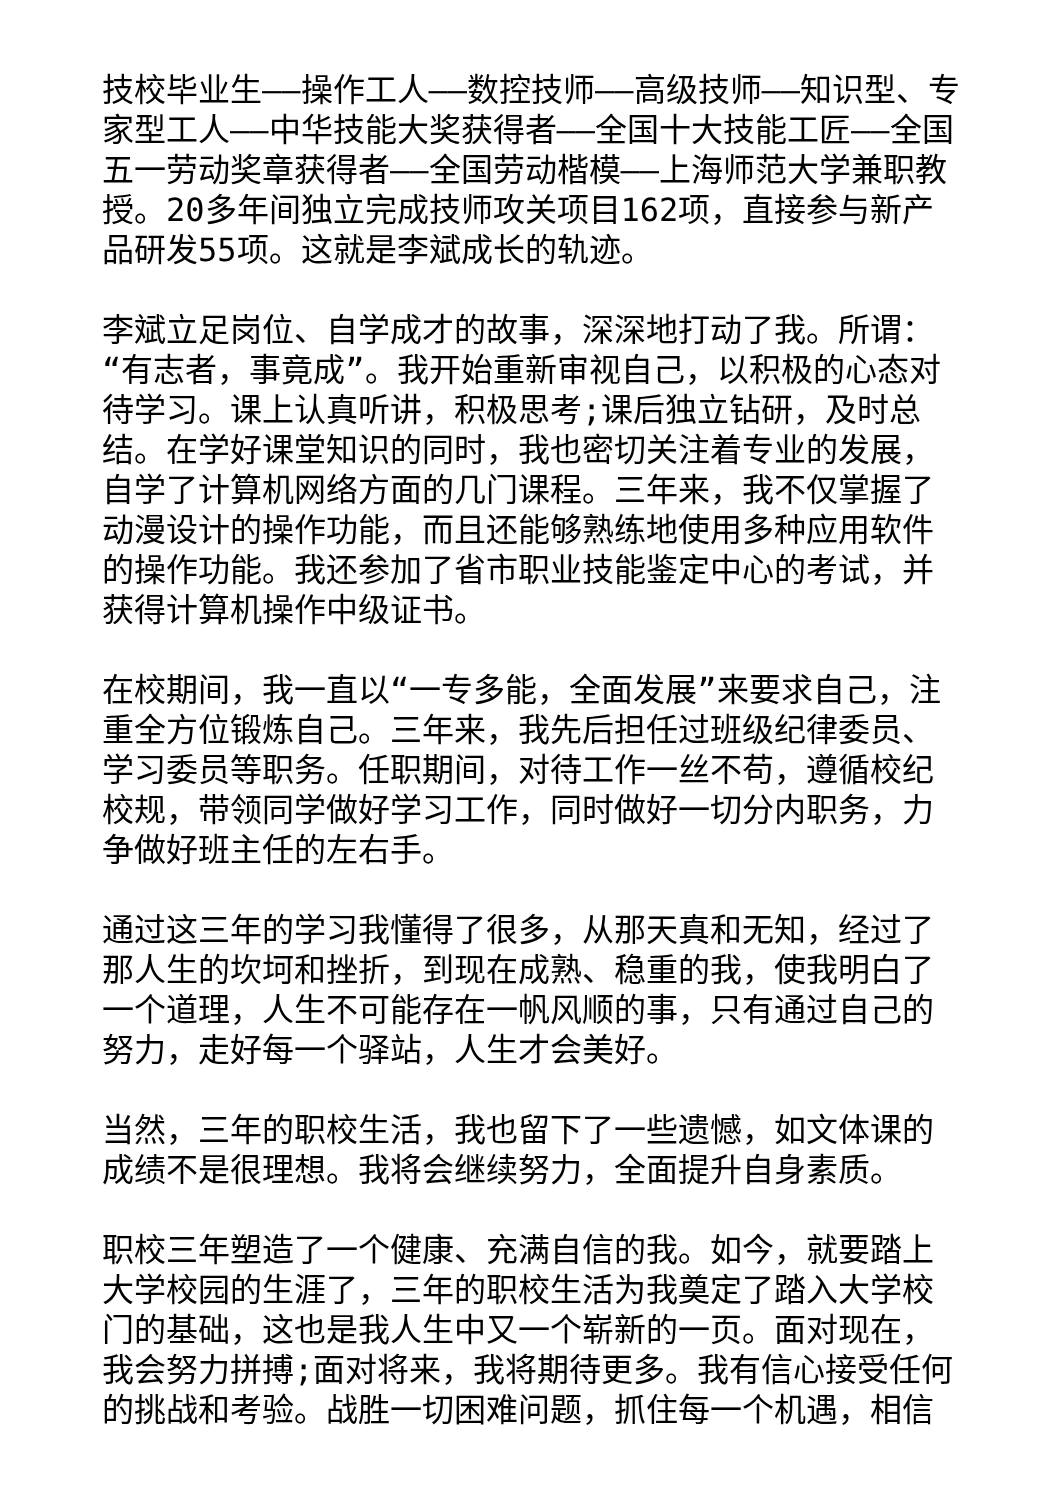技校毕业生——操作工人——数控技师——高级技师——知识型、专家型工人——中华技能大奖获得者——全国十大技能工匠——全国五一劳动奖章获得者——全国劳动楷模——上海师范大学兼职教授。20多年间独立完成技师攻关项目162项，直接参与新产品研发55项。这就是李斌成长的轨迹。
李斌立足岗位、自学成才的故事，深深地打动了我。所谓：“有志者，事竟成”。我开始重新审视自己，以积极的心态对待学习。课上认真听讲，积极思考;课后独立钻研，及时总结。在学好课堂知识的同时，我也密切关注着专业的发展，自学了计算机网络方面的几门课程。三年来，我不仅掌握了动漫设计的操作功能，而且还能够熟练地使用多种应用软件的操作功能。我还参加了省市职业技能鉴定中心的考试，并获得计算机操作中级证书。
在校期间，我一直以“一专多能，全面发展”来要求自己，注重全方位锻炼自己。三年来，我先后担任过班级纪律委员、学习委员等职务。任职期间，对待工作一丝不苟，遵循校纪校规，带领同学做好学习工作，同时做好一切分内职务，力争做好班主任的左右手。
通过这三年的学习我懂得了很多，从那天真和无知，经过了那人生的坎坷和挫折，到现在成熟、稳重的我，使我明白了一个道理，人生不可能存在一帆风顺的事，只有通过自己的努力，走好每一个驿站，人生才会美好。
当然，三年的职校生活，我也留下了一些遗憾，如文体课的成绩不是很理想。我将会继续努力，全面提升自身素质。
职校三年塑造了一个健康、充满自信的我。如今，就要踏上大学校园的生涯了，三年的职校生活为我奠定了踏入大学校门的基础，这也是我人生中又一个崭新的一页。面对现在，我会努力拼搏;面对将来，我将期待更多。我有信心接受任何的挑战和考验。战胜一切困难问题，抓住每一个机遇，相信